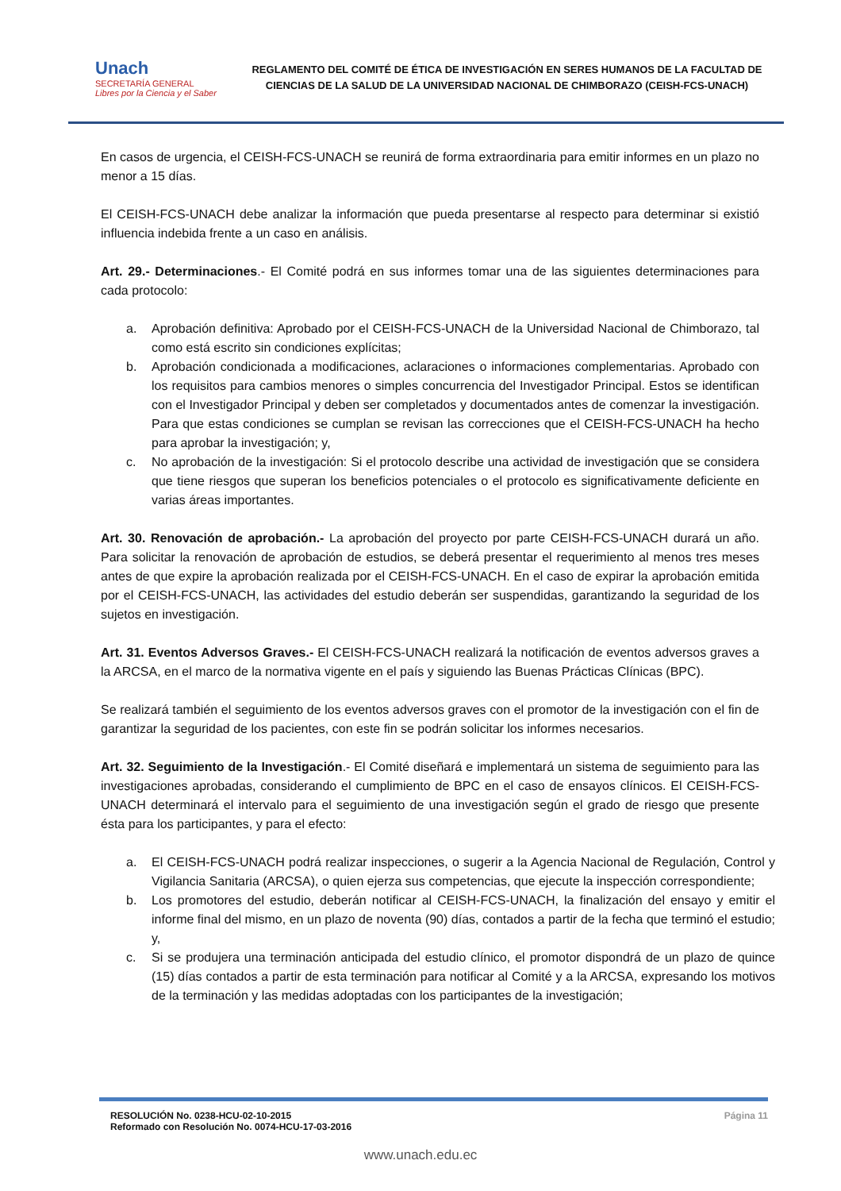Unach
SECRETARÍA GENERAL
Libres por la Ciencia y el Saber
REGLAMENTO DEL COMITÉ DE ÉTICA DE INVESTIGACIÓN EN SERES HUMANOS DE LA FACULTAD DE CIENCIAS DE LA SALUD DE LA UNIVERSIDAD NACIONAL DE CHIMBORAZO (CEISH-FCS-UNACH)
En casos de urgencia, el CEISH-FCS-UNACH se reunirá de forma extraordinaria para emitir informes en un plazo no menor a 15 días.
El CEISH-FCS-UNACH debe analizar la información que pueda presentarse al respecto para determinar si existió influencia indebida frente a un caso en análisis.
Art. 29.- Determinaciones.- El Comité podrá en sus informes tomar una de las siguientes determinaciones para cada protocolo:
a. Aprobación definitiva: Aprobado por el CEISH-FCS-UNACH de la Universidad Nacional de Chimborazo, tal como está escrito sin condiciones explícitas;
b. Aprobación condicionada a modificaciones, aclaraciones o informaciones complementarias. Aprobado con los requisitos para cambios menores o simples concurrencia del Investigador Principal. Estos se identifican con el Investigador Principal y deben ser completados y documentados antes de comenzar la investigación. Para que estas condiciones se cumplan se revisan las correcciones que el CEISH-FCS-UNACH ha hecho para aprobar la investigación; y,
c. No aprobación de la investigación: Si el protocolo describe una actividad de investigación que se considera que tiene riesgos que superan los beneficios potenciales o el protocolo es significativamente deficiente en varias áreas importantes.
Art. 30. Renovación de aprobación.- La aprobación del proyecto por parte CEISH-FCS-UNACH durará un año. Para solicitar la renovación de aprobación de estudios, se deberá presentar el requerimiento al menos tres meses antes de que expire la aprobación realizada por el CEISH-FCS-UNACH. En el caso de expirar la aprobación emitida por el CEISH-FCS-UNACH, las actividades del estudio deberán ser suspendidas, garantizando la seguridad de los sujetos en investigación.
Art. 31. Eventos Adversos Graves.- El CEISH-FCS-UNACH realizará la notificación de eventos adversos graves a la ARCSA, en el marco de la normativa vigente en el país y siguiendo las Buenas Prácticas Clínicas (BPC).
Se realizará también el seguimiento de los eventos adversos graves con el promotor de la investigación con el fin de garantizar la seguridad de los pacientes, con este fin se podrán solicitar los informes necesarios.
Art. 32. Seguimiento de la Investigación.- El Comité diseñará e implementará un sistema de seguimiento para las investigaciones aprobadas, considerando el cumplimiento de BPC en el caso de ensayos clínicos. El CEISH-FCS-UNACH determinará el intervalo para el seguimiento de una investigación según el grado de riesgo que presente ésta para los participantes, y para el efecto:
a. El CEISH-FCS-UNACH podrá realizar inspecciones, o sugerir a la Agencia Nacional de Regulación, Control y Vigilancia Sanitaria (ARCSA), o quien ejerza sus competencias, que ejecute la inspección correspondiente;
b. Los promotores del estudio, deberán notificar al CEISH-FCS-UNACH, la finalización del ensayo y emitir el informe final del mismo, en un plazo de noventa (90) días, contados a partir de la fecha que terminó el estudio; y,
c. Si se produjera una terminación anticipada del estudio clínico, el promotor dispondrá de un plazo de quince (15) días contados a partir de esta terminación para notificar al Comité y a la ARCSA, expresando los motivos de la terminación y las medidas adoptadas con los participantes de la investigación;
RESOLUCIÓN No. 0238-HCU-02-10-2015
Reformado con Resolución No. 0074-HCU-17-03-2016
Página 11
www.unach.edu.ec